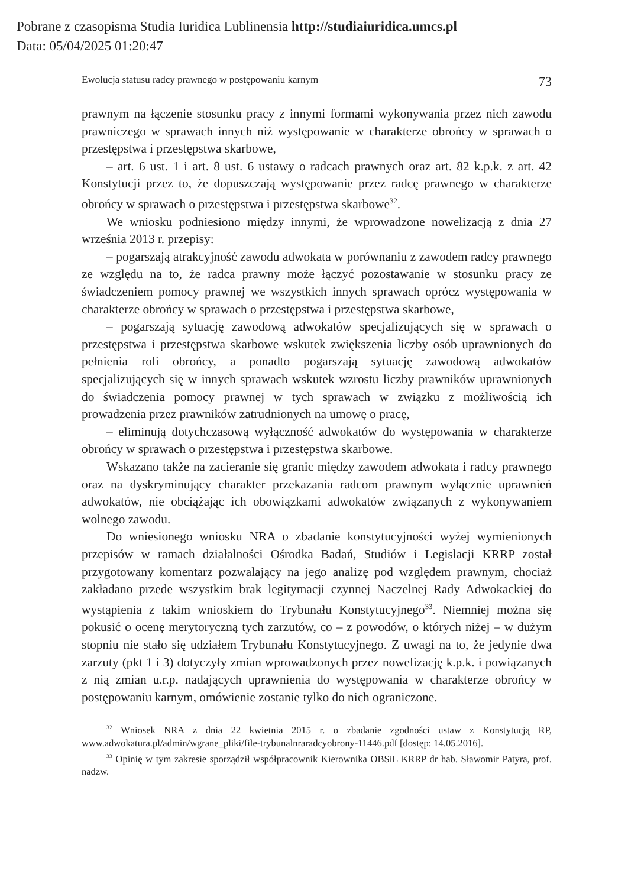Pobrane z czasopisma Studia Iuridica Lublinensia http://studiaiuridica.umcs.pl
Data: 05/04/2025 01:20:47
Ewolucja statusu radcy prawnego w postępowaniu karnym 73
prawnym na łączenie stosunku pracy z innymi formami wykonywania przez nich zawodu prawniczego w sprawach innych niż występowanie w charakterze obrońcy w sprawach o przestępstwa i przestępstwa skarbowe,
– art. 6 ust. 1 i art. 8 ust. 6 ustawy o radcach prawnych oraz art. 82 k.p.k. z art. 42 Konstytucji przez to, że dopuszczają występowanie przez radcę prawnego w charakterze obrońcy w sprawach o przestępstwa i przestępstwa skarbowe<sup>32</sup>.
We wniosku podniesiono między innymi, że wprowadzone nowelizacją z dnia 27 września 2013 r. przepisy:
– pogarszają atrakcyjność zawodu adwokata w porównaniu z zawodem radcy prawnego ze względu na to, że radca prawny może łączyć pozostawanie w stosunku pracy ze świadczeniem pomocy prawnej we wszystkich innych sprawach oprócz występowania w charakterze obrońcy w sprawach o przestępstwa i przestępstwa skarbowe,
– pogarszają sytuację zawodową adwokatów specjalizujących się w sprawach o przestępstwa i przestępstwa skarbowe wskutek zwiększenia liczby osób uprawnionych do pełnienia roli obrońcy, a ponadto pogarszają sytuację zawodową adwokatów specjalizujących się w innych sprawach wskutek wzrostu liczby prawników uprawnionych do świadczenia pomocy prawnej w tych sprawach w związku z możliwością ich prowadzenia przez prawników zatrudnionych na umowę o pracę,
– eliminują dotychczasową wyłączność adwokatów do występowania w charakterze obrońcy w sprawach o przestępstwa i przestępstwa skarbowe.
Wskazano także na zacieranie się granic między zawodem adwokata i radcy prawnego oraz na dyskryminujący charakter przekazania radcom prawnym wyłącznie uprawnień adwokatów, nie obciążając ich obowiązkami adwokatów związanych z wykonywaniem wolnego zawodu.
Do wniesionego wniosku NRA o zbadanie konstytucyjności wyżej wymienionych przepisów w ramach działalności Ośrodka Badań, Studiów i Legislacji KRRP został przygotowany komentarz pozwalający na jego analizę pod względem prawnym, chociaż zakładano przede wszystkim brak legitymacji czynnej Naczelnej Rady Adwokackiej do wystąpienia z takim wnioskiem do Trybunału Konstytucyjnego<sup>33</sup>. Niemniej można się pokusić o ocenę merytoryczną tych zarzutów, co – z powodów, o których niżej – w dużym stopniu nie stało się udziałem Trybunału Konstytucyjnego. Z uwagi na to, że jedynie dwa zarzuty (pkt 1 i 3) dotyczyły zmian wprowadzonych przez nowelizację k.p.k. i powiązanych z nią zmian u.r.p. nadających uprawnienia do występowania w charakterze obrońcy w postępowaniu karnym, omówienie zostanie tylko do nich ograniczone.
<sup>32</sup> Wniosek NRA z dnia 22 kwietnia 2015 r. o zbadanie zgodności ustaw z Konstytucją RP, www.adwokatura.pl/admin/wgrane_pliki/file-trybunalnraradcyobrony-11446.pdf [dostęp: 14.05.2016].
<sup>33</sup> Opinię w tym zakresie sporządził współpracownik Kierownika OBSiL KRRP dr hab. Sławomir Patyra, prof. nadzw.